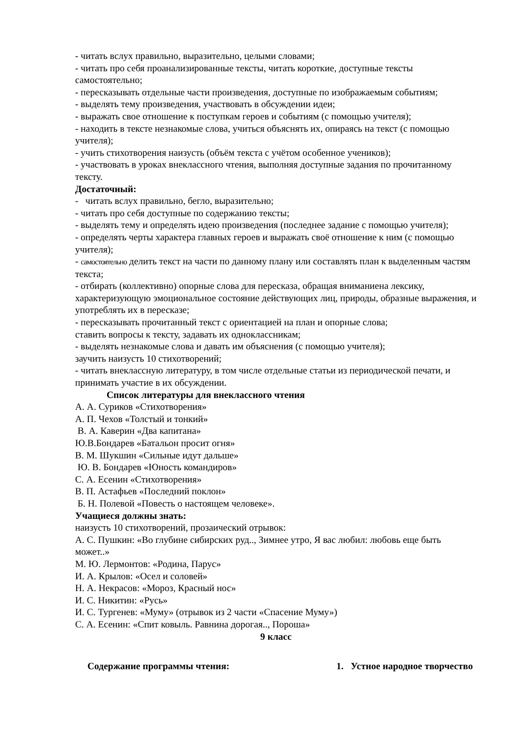- читать вслух правильно, выразительно, целыми словами;
- читать про себя проанализированные тексты, читать короткие, доступные тексты самостоятельно;
- пересказывать отдельные части произведения, доступные по изображаемым событиям;
- выделять тему произведения, участвовать в обсуждении идеи;
- выражать свое отношение к поступкам героев и событиям (с помощью учителя);
- находить в тексте незнакомые слова, учиться объяснять их, опираясь на текст (с помощью учителя);
- учить стихотворения наизусть (объём текста с учётом особенное учеников);
- участвовать в уроках внеклассного чтения, выполняя доступные задания по прочитанному тексту.
Достаточный:
- читать вслух правильно, бегло, выразительно;
- читать про себя доступные по содержанию тексты;
- выделять тему и определять идею произведения (последнее задание с помощью учителя);
- определять черты характера главных героев и выражать своё отношение к ним (с помощью учителя);
- самостоятельно делить текст на части по данному плану или составлять план к выделенным частям текста;
- отбирать (коллективно) опорные слова для пересказа, обращая вниманиена лексику, характеризующую эмоциональное состояние действующих лиц, природы, образные выражения, и употреблять их в пересказе;
- пересказывать прочитанный текст с ориентацией на план и опорные слова;
ставить вопросы к тексту, задавать их одноклассникам;
- выделять незнакомые слова и давать им объяснения (с помощью учителя);
заучить наизусть 10 стихотворений;
- читать внеклассную литературу, в том числе отдельные статьи из периодической печати, и принимать участие в их обсуждении.
Список литературы для внеклассного чтения
А. А. Суриков «Стихотворения»
А. П. Чехов «Толстый и тонкий»
В. А. Каверин «Два капитана»
Ю.В.Бондарев «Батальон просит огня»
В. М. Шукшин «Сильные идут дальше»
Ю. В. Бондарев «Юность командиров»
С. А. Есенин «Стихотворения»
В. П. Астафьев «Последний поклон»
Б. Н. Полевой «Повесть о настоящем человеке».
Учащиеся должны знать:
наизусть 10 стихотворений, прозаический отрывок:
А. С. Пушкин: «Во глубине сибирских руд.., Зимнее утро, Я вас любил: любовь еще быть может..»
М. Ю. Лермонтов: «Родина, Парус»
И. А. Крылов: «Осел и соловей»
Н. А. Некрасов: «Мороз, Красный нос»
И. С. Никитин: «Русь»
И. С. Тургенев: «Муму» (отрывок из 2 части «Спасение Муму»)
С. А. Есенин: «Спит ковыль. Равнина дорогая.., Пороша»
9 класс
Содержание программы чтения: 1. Устное народное творчество